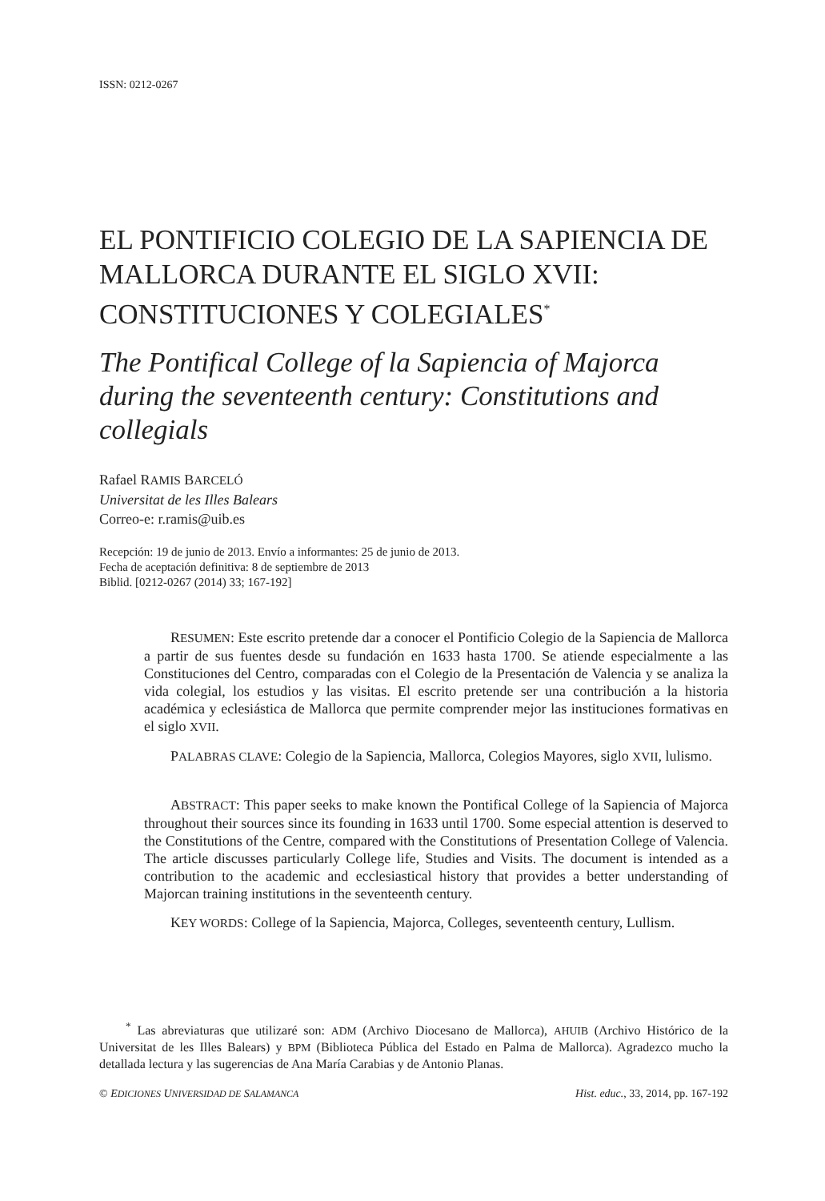ISSN: 0212-0267
EL PONTIFICIO COLEGIO DE LA SAPIENCIA DE MALLORCA DURANTE EL SIGLO XVII: CONSTITUCIONES Y COLEGIALES<sup>*</sup>
The Pontifical College of la Sapiencia of Majorca during the seventeenth century: Constitutions and collegials
Rafael RAMIS BARCELÓ
Universitat de les Illes Balears
Correo-e: r.ramis@uib.es
Recepción: 19 de junio de 2013. Envío a informantes: 25 de junio de 2013.
Fecha de aceptación definitiva: 8 de septiembre de 2013
Biblid. [0212-0267 (2014) 33; 167-192]
RESUMEN: Este escrito pretende dar a conocer el Pontificio Colegio de la Sapiencia de Mallorca a partir de sus fuentes desde su fundación en 1633 hasta 1700. Se atiende especialmente a las Constituciones del Centro, comparadas con el Colegio de la Presentación de Valencia y se analiza la vida colegial, los estudios y las visitas. El escrito pretende ser una contribución a la historia académica y eclesiástica de Mallorca que permite comprender mejor las instituciones formativas en el siglo XVII.
PALABRAS CLAVE: Colegio de la Sapiencia, Mallorca, Colegios Mayores, siglo XVII, lulismo.
ABSTRACT: This paper seeks to make known the Pontifical College of la Sapiencia of Majorca throughout their sources since its founding in 1633 until 1700. Some especial attention is deserved to the Constitutions of the Centre, compared with the Constitutions of Presentation College of Valencia. The article discusses particularly College life, Studies and Visits. The document is intended as a contribution to the academic and ecclesiastical history that provides a better understanding of Majorcan training institutions in the seventeenth century.
KEY WORDS: College of la Sapiencia, Majorca, Colleges, seventeenth century, Lullism.
<sup>*</sup> Las abreviaturas que utilizaré son: ADM (Archivo Diocesano de Mallorca), AHUIB (Archivo Histórico de la Universitat de les Illes Balears) y BPM (Biblioteca Pública del Estado en Palma de Mallorca). Agradezco mucho la detallada lectura y las sugerencias de Ana María Carabias y de Antonio Planas.
© EDICIONES UNIVERSIDAD DE SALAMANCA Hist. educ., 33, 2014, pp. 167-192